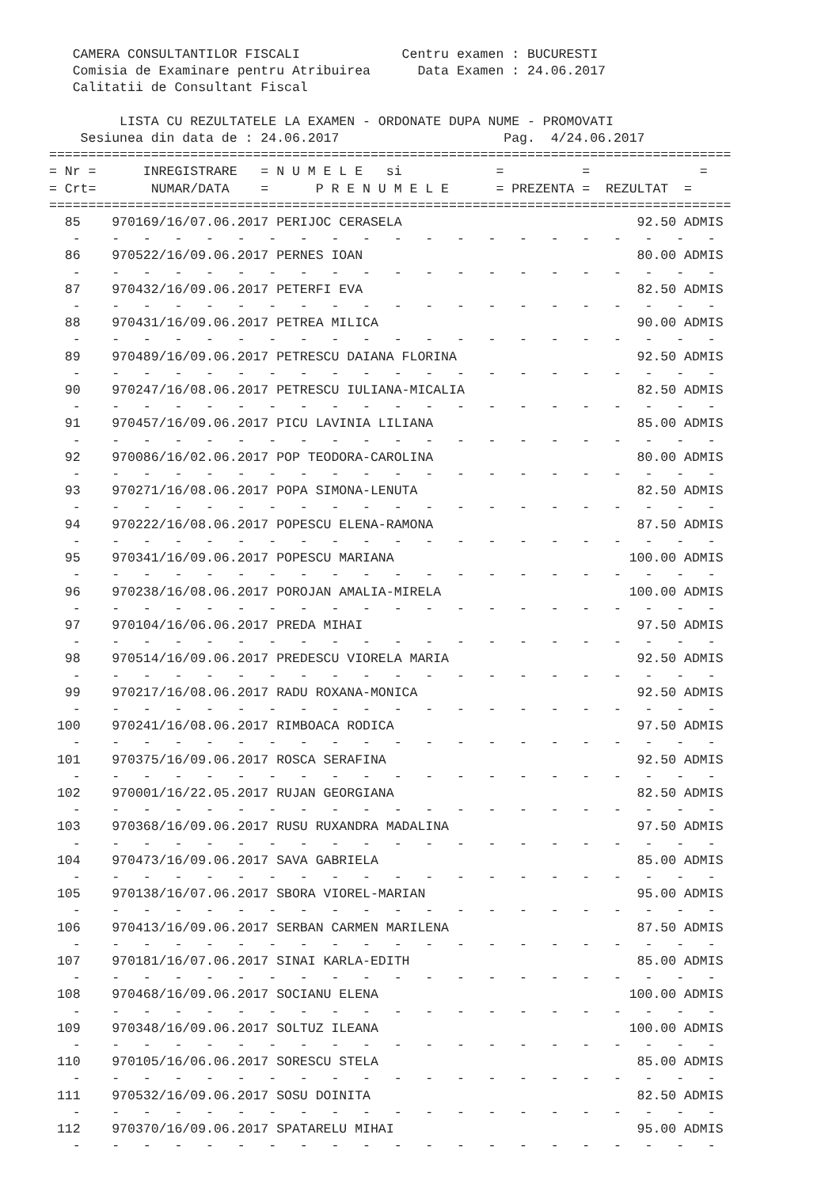CAMERA CONSULTANTILOR FISCALI             Centru examen : BUCURESTI
   Comisia de Examinare pentru Atribuirea      Data Examen : 24.06.2017
   Calitatii de Consultant Fiscal

         LISTA CU REZULTATELE LA EXAMEN - ORDONATE DUPA NUME - PROMOVATI
    Sesiunea din data de : 24.06.2017                     Pag.  4/24.06.2017
=======================================================================================
= Nr =      INREGISTRARE   = N U M E L E   si            =          =              =
= Crt=       NUMAR/DATA    =      P R E N U M E L E      = PREZENTA =  REZULTAT  =
=======================================================================================
  85    970169/16/07.06.2017 PERIJOC CERASELA                              92.50 ADMIS
   -    -   -   -   -   -   -   -   -   -   -   -   -   -   -   -   -   -   -   -   -
  86    970522/16/09.06.2017 PERNES IOAN                                   80.00 ADMIS
   -    -   -   -   -   -   -   -   -   -   -   -   -   -   -   -   -   -   -   -   -
  87    970432/16/09.06.2017 PETERFI EVA                                   82.50 ADMIS
   -    -   -   -   -   -   -   -   -   -   -   -   -   -   -   -   -   -   -   -   -
  88    970431/16/09.06.2017 PETREA MILICA                                 90.00 ADMIS
   -    -   -   -   -   -   -   -   -   -   -   -   -   -   -   -   -   -   -   -   -
  89    970489/16/09.06.2017 PETRESCU DAIANA FLORINA                       92.50 ADMIS
   -    -   -   -   -   -   -   -   -   -   -   -   -   -   -   -   -   -   -   -   -
  90    970247/16/08.06.2017 PETRESCU IULIANA-MICALIA                      82.50 ADMIS
   -    -   -   -   -   -   -   -   -   -   -   -   -   -   -   -   -   -   -   -   -
  91    970457/16/09.06.2017 PICU LAVINIA LILIANA                          85.00 ADMIS
   -    -   -   -   -   -   -   -   -   -   -   -   -   -   -   -   -   -   -   -   -
  92    970086/16/02.06.2017 POP TEODORA-CAROLINA                          80.00 ADMIS
   -    -   -   -   -   -   -   -   -   -   -   -   -   -   -   -   -   -   -   -   -
  93    970271/16/08.06.2017 POPA SIMONA-LENUTA                            82.50 ADMIS
   -    -   -   -   -   -   -   -   -   -   -   -   -   -   -   -   -   -   -   -   -
  94    970222/16/08.06.2017 POPESCU ELENA-RAMONA                          87.50 ADMIS
   -    -   -   -   -   -   -   -   -   -   -   -   -   -   -   -   -   -   -   -   -
  95    970341/16/09.06.2017 POPESCU MARIANA                              100.00 ADMIS
   -    -   -   -   -   -   -   -   -   -   -   -   -   -   -   -   -   -   -   -   -
  96    970238/16/08.06.2017 POROJAN AMALIA-MIRELA                        100.00 ADMIS
   -    -   -   -   -   -   -   -   -   -   -   -   -   -   -   -   -   -   -   -   -
  97    970104/16/06.06.2017 PREDA MIHAI                                   97.50 ADMIS
   -    -   -   -   -   -   -   -   -   -   -   -   -   -   -   -   -   -   -   -   -
  98    970514/16/09.06.2017 PREDESCU VIORELA MARIA                        92.50 ADMIS
   -    -   -   -   -   -   -   -   -   -   -   -   -   -   -   -   -   -   -   -   -
  99    970217/16/08.06.2017 RADU ROXANA-MONICA                            92.50 ADMIS
   -    -   -   -   -   -   -   -   -   -   -   -   -   -   -   -   -   -   -   -   -
 100    970241/16/08.06.2017 RIMBOACA RODICA                               97.50 ADMIS
   -    -   -   -   -   -   -   -   -   -   -   -   -   -   -   -   -   -   -   -   -
 101    970375/16/09.06.2017 ROSCA SERAFINA                                92.50 ADMIS
   -    -   -   -   -   -   -   -   -   -   -   -   -   -   -   -   -   -   -   -   -
 102    970001/16/22.05.2017 RUJAN GEORGIANA                               82.50 ADMIS
   -    -   -   -   -   -   -   -   -   -   -   -   -   -   -   -   -   -   -   -   -
 103    970368/16/09.06.2017 RUSU RUXANDRA MADALINA                        97.50 ADMIS
   -    -   -   -   -   -   -   -   -   -   -   -   -   -   -   -   -   -   -   -   -
 104    970473/16/09.06.2017 SAVA GABRIELA                                 85.00 ADMIS
   -    -   -   -   -   -   -   -   -   -   -   -   -   -   -   -   -   -   -   -   -
 105    970138/16/07.06.2017 SBORA VIOREL-MARIAN                           95.00 ADMIS
   -    -   -   -   -   -   -   -   -   -   -   -   -   -   -   -   -   -   -   -   -
 106    970413/16/09.06.2017 SERBAN CARMEN MARILENA                        87.50 ADMIS
   -    -   -   -   -   -   -   -   -   -   -   -   -   -   -   -   -   -   -   -   -
 107    970181/16/07.06.2017 SINAI KARLA-EDITH                             85.00 ADMIS
   -    -   -   -   -   -   -   -   -   -   -   -   -   -   -   -   -   -   -   -   -
 108    970468/16/09.06.2017 SOCIANU ELENA                                100.00 ADMIS
   -    -   -   -   -   -   -   -   -   -   -   -   -   -   -   -   -   -   -   -   -
 109    970348/16/09.06.2017 SOLTUZ ILEANA                                100.00 ADMIS
   -    -   -   -   -   -   -   -   -   -   -   -   -   -   -   -   -   -   -   -   -
 110    970105/16/06.06.2017 SORESCU STELA                                 85.00 ADMIS
   -    -   -   -   -   -   -   -   -   -   -   -   -   -   -   -   -   -   -   -   -
 111    970532/16/09.06.2017 SOSU DOINITA                                  82.50 ADMIS
   -    -   -   -   -   -   -   -   -   -   -   -   -   -   -   -   -   -   -   -   -
 112    970370/16/09.06.2017 SPATARELU MIHAI                               95.00 ADMIS
   -    -   -   -   -   -   -   -   -   -   -   -   -   -   -   -   -   -   -   -   -